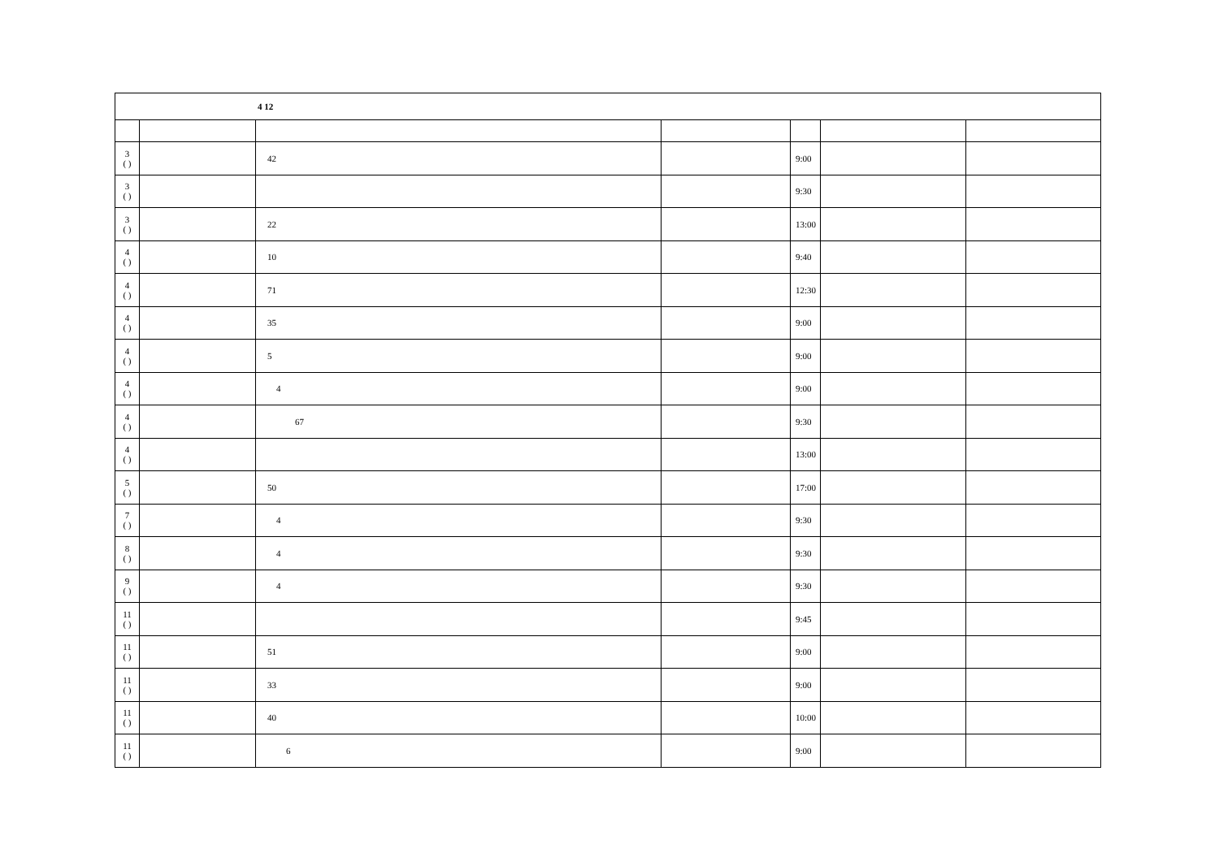| 4 12 | | | | | | |
| --- | --- | --- | --- | --- | --- | --- |
| 3 ( ) | | 42 | | 9:00 | | |
| 3 ( ) | | | | 9:30 | | |
| 3 ( ) | | 22 | | 13:00 | | |
| 4 ( ) | | 10 | | 9:40 | | |
| 4 ( ) | | 71 | | 12:30 | | |
| 4 ( ) | | 35 | | 9:00 | | |
| 4 ( ) | | 5 | | 9:00 | | |
| 4 ( ) | | 4 | | 9:00 | | |
| 4 ( ) | | 67 | | 9:30 | | |
| 4 ( ) | | | | 13:00 | | |
| 5 ( ) | | 50 | | 17:00 | | |
| 7 ( ) | | 4 | | 9:30 | | |
| 8 ( ) | | 4 | | 9:30 | | |
| 9 ( ) | | 4 | | 9:30 | | |
| 11 ( ) | | | | 9:45 | | |
| 11 ( ) | | 51 | | 9:00 | | |
| 11 ( ) | | 33 | | 9:00 | | |
| 11 ( ) | | 40 | | 10:00 | | |
| 11 ( ) | | 6 | | 9:00 | | |